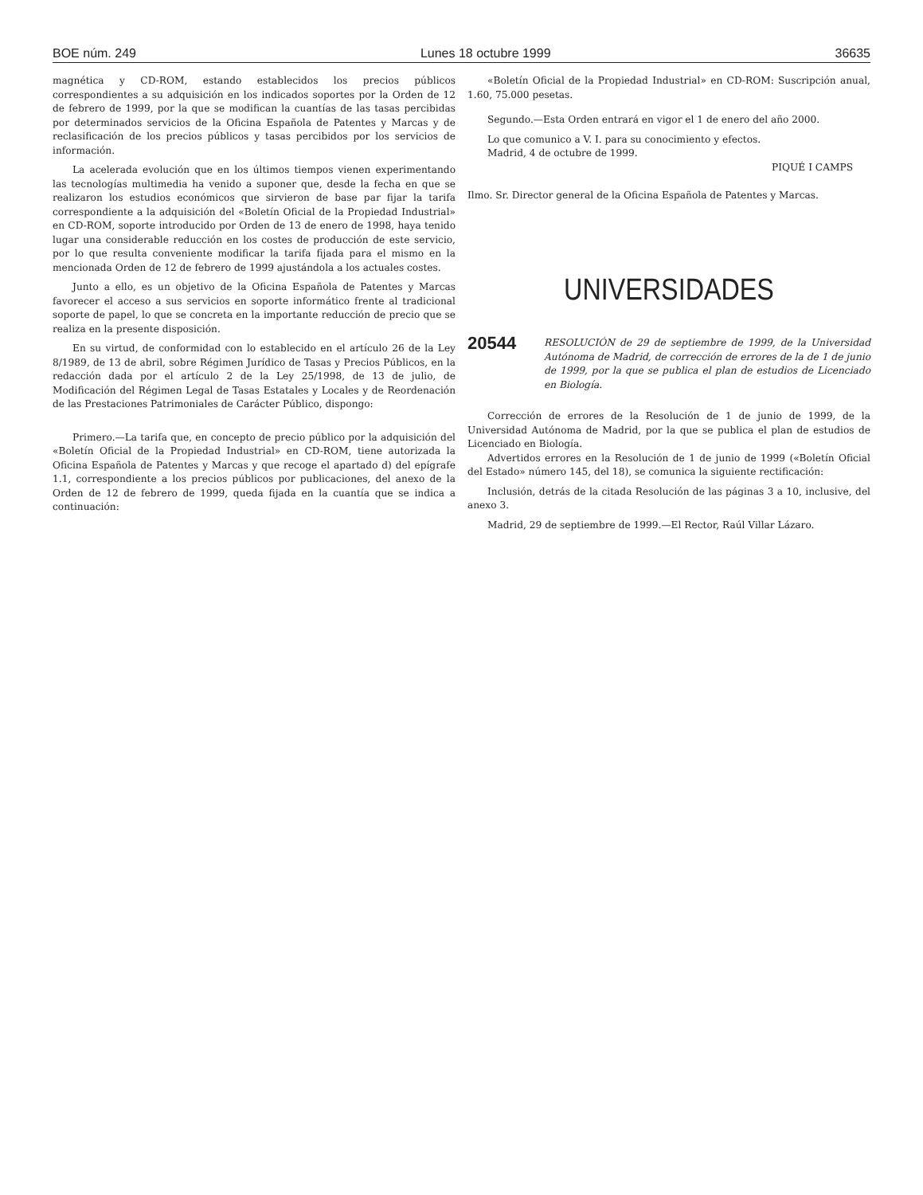BOE núm. 249 Lunes 18 octubre 1999 36635
magnética y CD-ROM, estando establecidos los precios públicos correspondientes a su adquisición en los indicados soportes por la Orden de 12 de febrero de 1999, por la que se modifican la cuantías de las tasas percibidas por determinados servicios de la Oficina Española de Patentes y Marcas y de reclasificación de los precios públicos y tasas percibidos por los servicios de información.
La acelerada evolución que en los últimos tiempos vienen experimentando las tecnologías multimedia ha venido a suponer que, desde la fecha en que se realizaron los estudios económicos que sirvieron de base par fijar la tarifa correspondiente a la adquisición del «Boletín Oficial de la Propiedad Industrial» en CD-ROM, soporte introducido por Orden de 13 de enero de 1998, haya tenido lugar una considerable reducción en los costes de producción de este servicio, por lo que resulta conveniente modificar la tarifa fijada para el mismo en la mencionada Orden de 12 de febrero de 1999 ajustándola a los actuales costes.
Junto a ello, es un objetivo de la Oficina Española de Patentes y Marcas favorecer el acceso a sus servicios en soporte informático frente al tradicional soporte de papel, lo que se concreta en la importante reducción de precio que se realiza en la presente disposición.
En su virtud, de conformidad con lo establecido en el artículo 26 de la Ley 8/1989, de 13 de abril, sobre Régimen Jurídico de Tasas y Precios Públicos, en la redacción dada por el artículo 2 de la Ley 25/1998, de 13 de julio, de Modificación del Régimen Legal de Tasas Estatales y Locales y de Reordenación de las Prestaciones Patrimoniales de Carácter Público, dispongo:
Primero.—La tarifa que, en concepto de precio público por la adquisición del «Boletín Oficial de la Propiedad Industrial» en CD-ROM, tiene autorizada la Oficina Española de Patentes y Marcas y que recoge el apartado d) del epígrafe 1.1, correspondiente a los precios públicos por publicaciones, del anexo de la Orden de 12 de febrero de 1999, queda fijada en la cuantía que se indica a continuación:
«Boletín Oficial de la Propiedad Industrial» en CD-ROM: Suscripción anual, 1.60, 75.000 pesetas.
Segundo.—Esta Orden entrará en vigor el 1 de enero del año 2000.
Lo que comunico a V. I. para su conocimiento y efectos.
Madrid, 4 de octubre de 1999.
PIQUÉ I CAMPS
Ilmo. Sr. Director general de la Oficina Española de Patentes y Marcas.
UNIVERSIDADES
20544 RESOLUCIÓN de 29 de septiembre de 1999, de la Universidad Autónoma de Madrid, de corrección de errores de la de 1 de junio de 1999, por la que se publica el plan de estudios de Licenciado en Biología.
Corrección de errores de la Resolución de 1 de junio de 1999, de la Universidad Autónoma de Madrid, por la que se publica el plan de estudios de Licenciado en Biología.
Advertidos errores en la Resolución de 1 de junio de 1999 («Boletín Oficial del Estado» número 145, del 18), se comunica la siguiente rectificación:
Inclusión, detrás de la citada Resolución de las páginas 3 a 10, inclusive, del anexo 3.
Madrid, 29 de septiembre de 1999.—El Rector, Raúl Villar Lázaro.